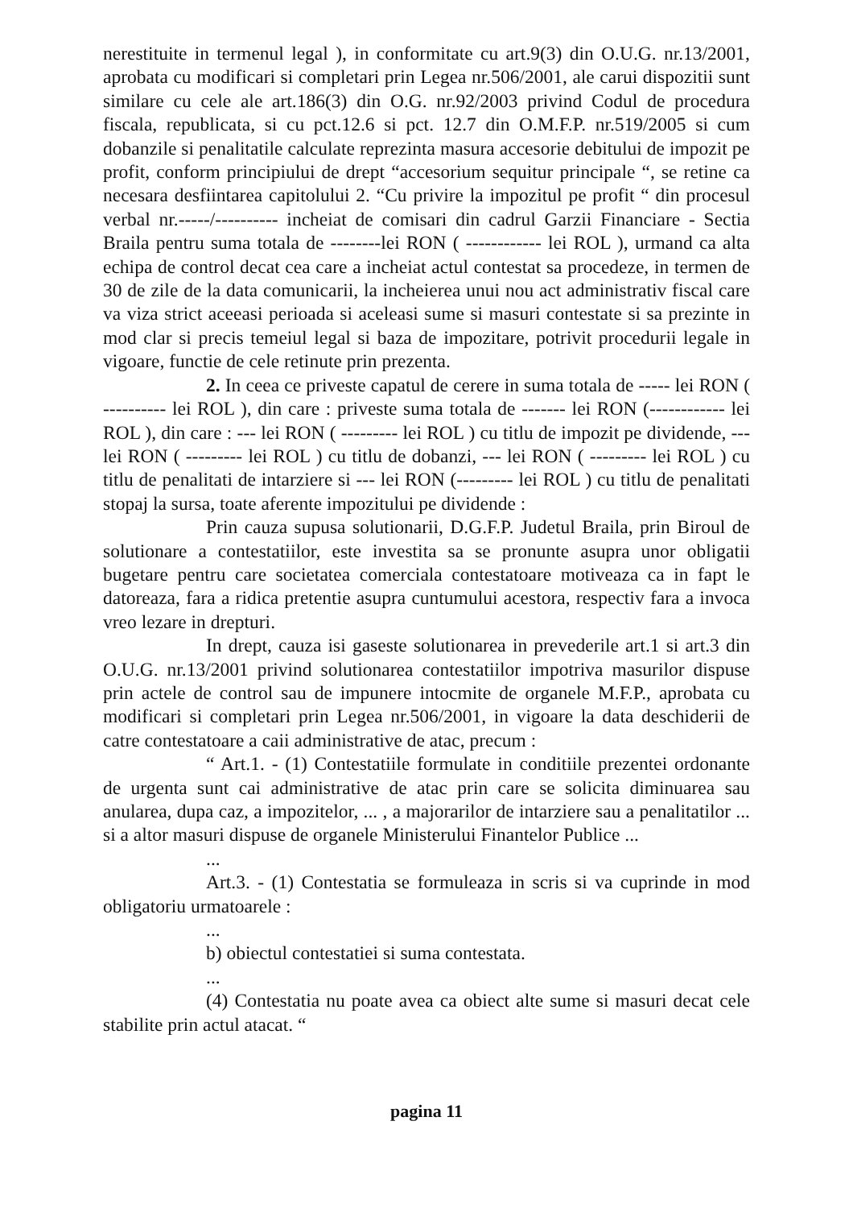nerestituite in termenul legal ), in conformitate cu art.9(3) din O.U.G. nr.13/2001, aprobata cu modificari si completari prin Legea nr.506/2001, ale carui dispozitii sunt similare cu cele ale art.186(3) din O.G. nr.92/2003 privind Codul de procedura fiscala, republicata, si cu pct.12.6 si pct. 12.7 din O.M.F.P. nr.519/2005 si cum dobanzile si penalitatile calculate reprezinta masura accesorie debitului de impozit pe profit, conform principiului de drept “accesorium sequitur principale “, se retine ca necesara desfiintarea capitolului 2. “Cu privire la impozitul pe profit “ din procesul verbal nr.-----/---------- incheiat de comisari din cadrul Garzii Financiare - Sectia Braila pentru suma totala de --------lei RON ( ------------ lei ROL ), urmand ca alta echipa de control decat cea care a incheiat actul contestat sa procedeze, in termen de 30 de zile de la data comunicarii, la incheierea unui nou act administrativ fiscal care va viza strict aceeasi perioada si aceleasi sume si masuri contestate si sa prezinte in mod clar si precis temeiul legal si baza de impozitare, potrivit procedurii legale in vigoare, functie de cele retinute prin prezenta.
2. In ceea ce priveste capatul de cerere in suma totala de ----- lei RON ( ---------- lei ROL ), din care : priveste suma totala de ------- lei RON (------------ lei ROL ), din care : --- lei RON ( --------- lei ROL ) cu titlu de impozit pe dividende, --- lei RON ( --------- lei ROL ) cu titlu de dobanzi, --- lei RON ( --------- lei ROL ) cu titlu de penalitati de intarziere si --- lei RON (--------- lei ROL ) cu titlu de penalitati stopaj la sursa, toate aferente impozitului pe dividende :
Prin cauza supusa solutionarii, D.G.F.P. Judetul Braila, prin Biroul de solutionare a contestatiilor, este investita sa se pronunte asupra unor obligatii bugetare pentru care societatea comerciala contestatoare motiveaza ca in fapt le datoreaza, fara a ridica pretentie asupra cuntumului acestora, respectiv fara a invoca vreo lezare in drepturi.
In drept, cauza isi gaseste solutionarea in prevederile art.1 si art.3 din O.U.G. nr.13/2001 privind solutionarea contestatiilor impotriva masurilor dispuse prin actele de control sau de impunere intocmite de organele M.F.P., aprobata cu modificari si completari prin Legea nr.506/2001, in vigoare la data deschiderii de catre contestatoare a caii administrative de atac, precum :
“ Art.1. - (1) Contestatiile formulate in conditiile prezentei ordonante de urgenta sunt cai administrative de atac prin care se solicita diminuarea sau anularea, dupa caz, a impozitelor, ... , a majorarilor de intarziere sau a penalitatilor ... si a altor masuri dispuse de organele Ministerului Finantelor Publice ...
...
Art.3. - (1) Contestatia se formuleaza in scris si va cuprinde in mod obligatoriu urmatoarele :
...
b) obiectul contestatiei si suma contestata.
...
(4) Contestatia nu poate avea ca obiect alte sume si masuri decat cele stabilite prin actul atacat. “
pagina 11